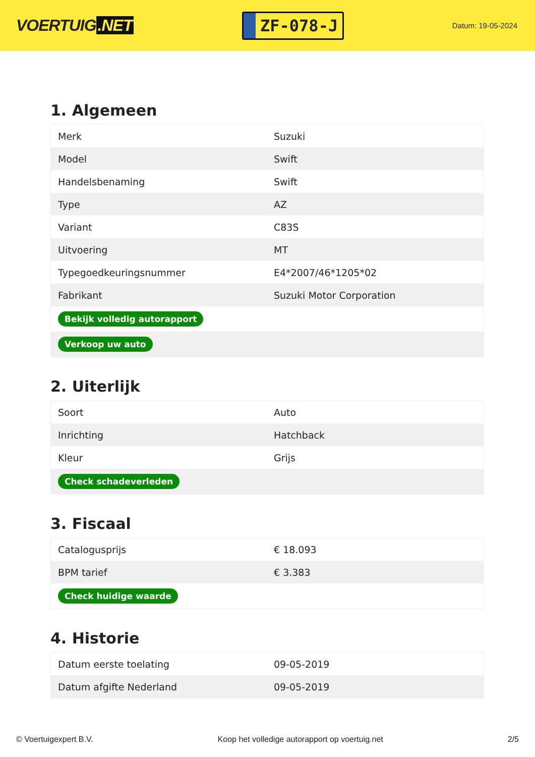VOERTUIG.NET
ZF-078-J
Datum: 19-05-2024
1. Algemeen
| Merk | Suzuki |
| Model | Swift |
| Handelsbenaming | Swift |
| Type | AZ |
| Variant | C83S |
| Uitvoering | MT |
| Typegoedkeuringsnummer | E4*2007/46*1205*02 |
| Fabrikant | Suzuki Motor Corporation |
| Bekijk volledig autorapport | |
| Verkoop uw auto | |
2. Uiterlijk
| Soort | Auto |
| Inrichting | Hatchback |
| Kleur | Grijs |
| Check schadeverleden | |
3. Fiscaal
| Catalogusprijs | € 18.093 |
| BPM tarief | € 3.383 |
| Check huidige waarde | |
4. Historie
| Datum eerste toelating | 09-05-2019 |
| Datum afgifte Nederland | 09-05-2019 |
© Voertuigexpert B.V. Koop het volledige autorapport op voertuig.net 2/5